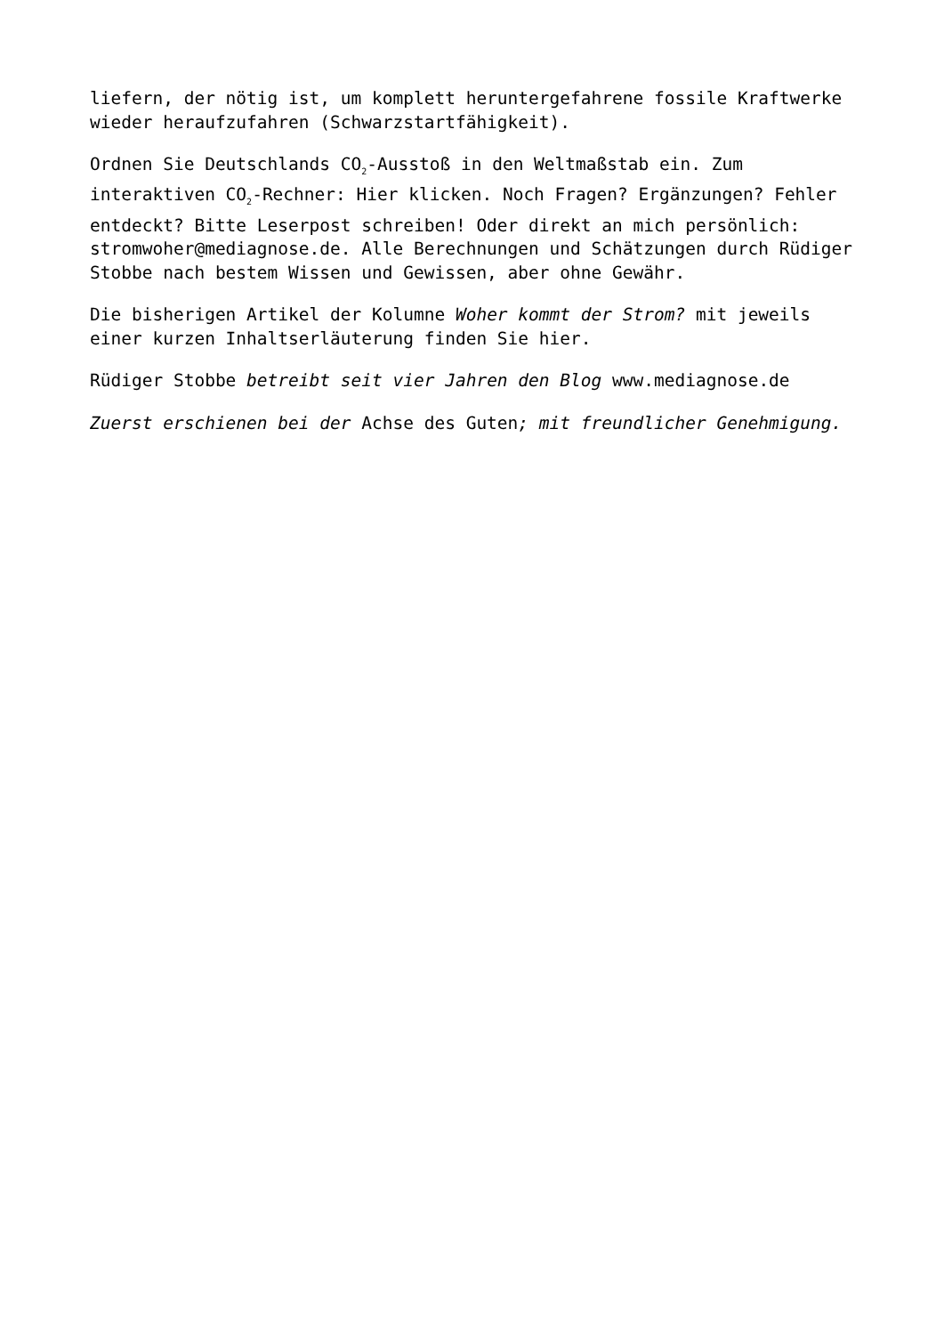liefern, der nötig ist, um komplett heruntergefahrene fossile Kraftwerke wieder heraufzufahren (Schwarzstartfähigkeit).
Ordnen Sie Deutschlands CO<sub>2</sub>-Ausstoß in den Weltmaßstab ein. Zum interaktiven CO<sub>2</sub>-Rechner: Hier klicken. Noch Fragen? Ergänzungen? Fehler entdeckt? Bitte Leserpost schreiben! Oder direkt an mich persönlich: stromwoher@mediagnose.de. Alle Berechnungen und Schätzungen durch Rüdiger Stobbe nach bestem Wissen und Gewissen, aber ohne Gewähr.
Die bisherigen Artikel der Kolumne Woher kommt der Strom? mit jeweils einer kurzen Inhaltserläuterung finden Sie hier.
Rüdiger Stobbe betreibt seit vier Jahren den Blog www.mediagnose.de
Zuerst erschienen bei der Achse des Guten; mit freundlicher Genehmigung.